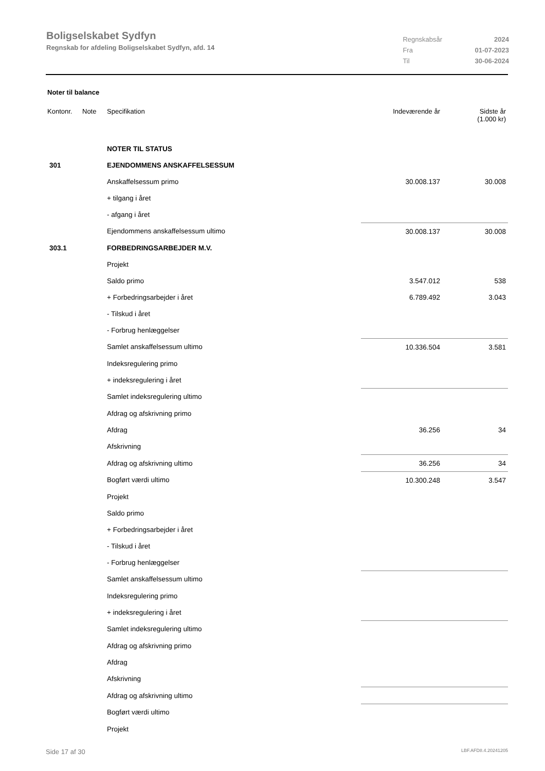Boligselskabet Sydfyn
Regnskab for afdeling Boligselskabet Sydfyn, afd. 14
| Regnskabsår | 2024 |
| Fra | 01-07-2023 |
| Til | 30-06-2024 |
Noter til balance
| Kontonr. | Note | Specifikation | Indeværende år | Sidste år (1.000 kr) |
| | | NOTER TIL STATUS | | |
| 301 | | EJENDOMMENS ANSKAFFELSESSUM | | |
| | | Anskaffelsessum primo | 30.008.137 | 30.008 |
| | | + tilgang i året | | |
| | | - afgang i året | | |
| | | Ejendommens anskaffelsessum ultimo | 30.008.137 | 30.008 |
| 303.1 | | FORBEDRINGSARBEJDER M.V. | | |
| | | Projekt | | |
| | | Saldo primo | 3.547.012 | 538 |
| | | + Forbedringsarbejder i året | 6.789.492 | 3.043 |
| | | - Tilskud i året | | |
| | | - Forbrug henlæggelser | | |
| | | Samlet anskaffelsessum ultimo | 10.336.504 | 3.581 |
| | | Indeksregulering primo | | |
| | | + indeksregulering i året | | |
| | | Samlet indeksregulering ultimo | | |
| | | Afdrag og afskrivning primo | | |
| | | Afdrag | 36.256 | 34 |
| | | Afskrivning | | |
| | | Afdrag og afskrivning ultimo | 36.256 | 34 |
| | | Bogført værdi ultimo | 10.300.248 | 3.547 |
| | | Projekt | | |
| | | Saldo primo | | |
| | | + Forbedringsarbejder i året | | |
| | | - Tilskud i året | | |
| | | - Forbrug henlæggelser | | |
| | | Samlet anskaffelsessum ultimo | | |
| | | Indeksregulering primo | | |
| | | + indeksregulering i året | | |
| | | Samlet indeksregulering ultimo | | |
| | | Afdrag og afskrivning primo | | |
| | | Afdrag | | |
| | | Afskrivning | | |
| | | Afdrag og afskrivning ultimo | | |
| | | Bogført værdi ultimo | | |
| | | Projekt | | |
Side 17 af 30 LBF.AFD8.4.20241205